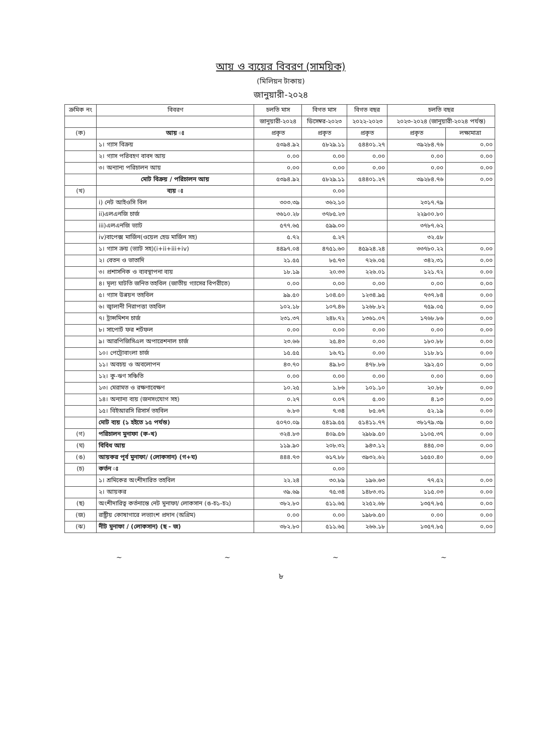আয় ও ব্যয়ের বিবরণ (সাময়িক)
(মিলিয়ন টাকায়)
জানুয়ারী-২০২৪
| ক্রমিক নং | বিবরণ | চলতি মাস | বিগত মাস | বিগত বছর | চলতি বছর | |
| --- | --- | --- | --- | --- | --- | --- |
| | | জানুয়ারী-২০২৪ | ডিসেম্বর-২০২৩ | ২০২২-২০২৩ | ২০২৩-২০২৪ (জানুয়ারী-২০২৪ পর্যন্ত) | |
| (ক) | আয় ঃ | প্রকৃত | প্রকৃত | প্রকৃত | প্রকৃত | লক্ষ্যমাত্রা |
| | ১। গ্যাস বিক্রয় | ৫৩৯৪.৯২ | ৫৮২৯.১১ | ৫৪৪০১.২৭ | ৩৯২৮৪.৭৬ | ০.০০ |
| | ২। গ্যাস পরিবহণ বাবদ আয় | ০.০০ | ০.০০ | ০.০০ | ০.০০ | ০.০০ |
| | ৩। অন্যান্য পরিচালন আয় | ০.০০ | ০.০০ | ০.০০ | ০.০০ | ০.০০ |
| | মোট বিক্রয় / পরিচালন আয় | ৫৩৯৪.৯২ | ৫৮২৯.১১ | ৫৪৪০১.২৭ | ৩৯২৮৪.৭৬ | ০.০০ |
| (খ) | ব্যয় ঃ | | ০.০০ | | | |
| | i) নেট আইওসি বিল | ৩০৩.৩৯ | ৩৬২.১০ | | ২৩১৭.৭৯ | |
| | ii)এলএনজি চার্জ | ৩৬১০.২৮ | ৩৭৮৫.২৩ | | ২২৯০০.৮০ | |
| | iii)এলএনজি ভ্যাট | ৫৭৭.৬৫ | ৫৯৯.০০ | | ৩৭৮৭.৬২ | |
| | iv)বাপেক্স মার্জিন(ওয়েল হেড মার্জিন সহ) | ৫.৭২ | ৫.২৭ | | ৩২.৫৮ | |
| | ১। গ্যাস ক্রয় (ভ্যাট সহ)(i+ii+iii+iv) | ৪৪৯৭.০৪ | ৪৭৫১.৬০ | ৪৫৯২৪.২৪ | ৩৩৭৮০.২২ | ০.০০ |
| | ২। বেতন ও ভাতাদি | ২১.৫৫ | ৮৫.৭৩ | ৭২৬.০৫ | ৩৪২.৩১ | ০.০০ |
| | ৩। প্রশাসনিক ও ব্যবস্থাপনা ব্যয় | ১৮.১৯ | ২০.৩৩ | ২২৬.০১ | ১২১.৭২ | ০.০০ |
| | ৪। মূল্য ঘাটতি জনিত তহবিল (জাতীয় গ্যাসের বিপরীতে) | ০.০০ | ০.০০ | ০.০০ | ০.০০ | ০.০০ |
| | ৫। গ্যাস উন্নয়ন তহবিল | ৯৯.৫০ | ১০৪.৫০ | ১২৩৪.৯৫ | ৭৩৭.৮৪ | ০.০০ |
| | ৬। জ্বালানী নিরাপত্তা তহবিল | ১০২.১৮ | ১০৭.৪৬ | ১২৬৮.৮২ | ৭৫৯.০৫ | ০.০০ |
| | ৭। ট্রান্সমিশন চার্জ | ২৩১.৩৭ | ২৪৮.৭২ | ১৩৬১.০৭ | ১৭৬৮.৮৬ | ০.০০ |
| | ৮। সাপোর্ট ফর শর্টফল | ০.০০ | ০.০০ | ০.০০ | ০.০০ | ০.০০ |
| | ৯। আরপিজিসিএল অপারেশনাল চার্জ | ২৩.৬৬ | ২৫.৪৩ | ০.০০ | ১৮০.৮৮ | ০.০০ |
| | ১০। পেট্রোবাংলা চার্জ | ১৫.৫৫ | ১৬.৭১ | ০.০০ | ১১৮.৮১ | ০.০০ |
| | ১১। অবচয় ও অবলোপন | ৪৩.৭০ | ৪৯.৮০ | ৪৭৮.৮৬ | ২৯২.৫০ | ০.০০ |
| | ১২। কু-ঋণ সঞ্চিতি | ০.০০ | ০.০০ | ০.০০ | ০.০০ | ০.০০ |
| | ১৩। মেরামত ও রক্ষণাবেক্ষণ | ১০.২৫ | ১.৮৬ | ১০১.১০ | ২০.৮৮ | ০.০০ |
| | ১৪। অন্যান্য ব্যয় (জনসংযোগ সহ) | ০.২৭ | ০.০৭ | ৫.০০ | ৪.১৩ | ০.০০ |
| | ১৫। বিইআরসি রিসার্স তহবিল | ৬.৮৩ | ৭.৩৪ | ৮৫.৬৭ | ৫২.১৯ | ০.০০ |
| | মোট ব্যয় (১ হইতে ১৫ পর্যন্ত) | ৫০৭০.০৯ | ৫৪১৯.৫৫ | ৫১৪১১.৭৭ | ৩৮১৭৯.৩৯ | ০.০০ |
| (গ) | পরিচালন মুনাফা (ক-খ) | ৩২৪.৮৩ | ৪০৯.৫৬ | ২৯৮৯.৫০ | ১১০৫.৩৭ | ০.০০ |
| (ঘ) | বিবিধ আয় | ১১৯.৯০ | ২০৮.৩২ | ৯৪৩.১২ | ৪৪৫.০৩ | ০.০০ |
| (ঙ) | আয়কর পূর্ব মুনাফা/ (লোকসান) (গ+ঘ) | ৪৪৪.৭৩ | ৬১৭.৮৮ | ৩৯৩২.৬২ | ১৫৫০.৪০ | ০.০০ |
| (চ) | কর্তন ঃ | | ০.০০ | | | |
| | ১। শ্রমিকের অংশীদারিত তহবিল | ২২.২৪ | ৩০.৮৯ | ১৯৬.৬৩ | ৭৭.৫২ | ০.০০ |
| | ২। আয়কর | ৩৯.৬৯ | ৭৫.৩৪ | ১৪৮৩.৩১ | ১১৫.০৩ | ০.০০ |
| (ছ) | অংশীদারিত্ব কর্তনান্তে নেট মুনাফা/ লোকসান (ঙ-চ১-চ২) | ৩৮২.৮০ | ৫১১.৬৫ | ২২৫২.৬৮ | ১৩৫৭.৮৫ | ০.০০ |
| (জ) | রাষ্ট্রীয় কোষাগারে লভ্যাংশ প্রদান (অগ্রিম) | ০.০০ | ০.০০ | ১৯৮৬.৫০ | ০.০০ | ০.০০ |
| (ঝ) | নীট মুনাফা / (লোকসান) (ছ - জ) | ৩৮২.৮০ | ৫১১.৬৫ | ২৬৬.১৮ | ১৩৫৭.৮৫ | ০.০০ |
~ ~ ~ ~
৮